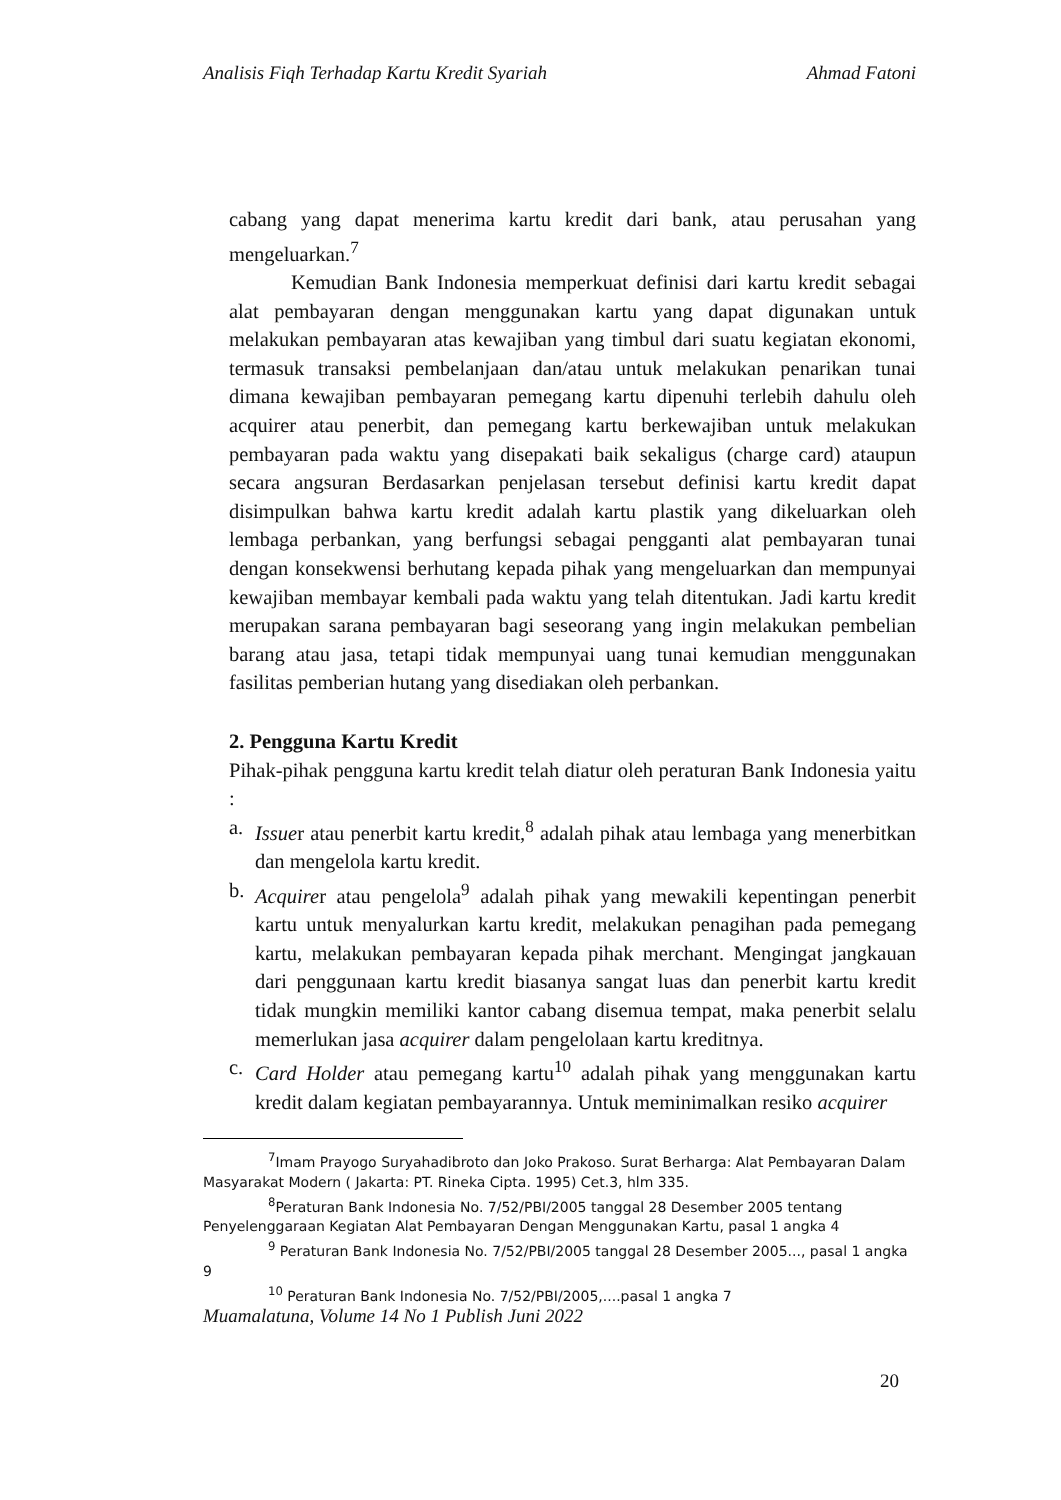Analisis Fiqh Terhadap Kartu Kredit Syariah Ahmad Fatoni
cabang yang dapat menerima kartu kredit dari bank, atau perusahan yang mengeluarkan.<sup>7</sup>
Kemudian Bank Indonesia memperkuat definisi dari kartu kredit sebagai alat pembayaran dengan menggunakan kartu yang dapat digunakan untuk melakukan pembayaran atas kewajiban yang timbul dari suatu kegiatan ekonomi, termasuk transaksi pembelanjaan dan/atau untuk melakukan penarikan tunai dimana kewajiban pembayaran pemegang kartu dipenuhi terlebih dahulu oleh acquirer atau penerbit, dan pemegang kartu berkewajiban untuk melakukan pembayaran pada waktu yang disepakati baik sekaligus (charge card) ataupun secara angsuran Berdasarkan penjelasan tersebut definisi kartu kredit dapat disimpulkan bahwa kartu kredit adalah kartu plastik yang dikeluarkan oleh lembaga perbankan, yang berfungsi sebagai pengganti alat pembayaran tunai dengan konsekwensi berhutang kepada pihak yang mengeluarkan dan mempunyai kewajiban membayar kembali pada waktu yang telah ditentukan. Jadi kartu kredit merupakan sarana pembayaran bagi seseorang yang ingin melakukan pembelian barang atau jasa, tetapi tidak mempunyai uang tunai kemudian menggunakan fasilitas pemberian hutang yang disediakan oleh perbankan.
2. Pengguna Kartu Kredit
Pihak-pihak pengguna kartu kredit telah diatur oleh peraturan Bank Indonesia yaitu :
a. Issuer atau penerbit kartu kredit,<sup>8</sup> adalah pihak atau lembaga yang menerbitkan dan mengelola kartu kredit.
b. Acquirer atau pengelola<sup>9</sup> adalah pihak yang mewakili kepentingan penerbit kartu untuk menyalurkan kartu kredit, melakukan penagihan pada pemegang kartu, melakukan pembayaran kepada pihak merchant. Mengingat jangkauan dari penggunaan kartu kredit biasanya sangat luas dan penerbit kartu kredit tidak mungkin memiliki kantor cabang disemua tempat, maka penerbit selalu memerlukan jasa acquirer dalam pengelolaan kartu kreditnya.
c. Card Holder atau pemegang kartu<sup>10</sup> adalah pihak yang menggunakan kartu kredit dalam kegiatan pembayarannya. Untuk meminimalkan resiko acquirer
<sup>7</sup> Imam Prayogo Suryahadibroto dan Joko Prakoso. Surat Berharga: Alat Pembayaran Dalam Masyarakat Modern ( Jakarta: PT. Rineka Cipta. 1995) Cet.3, hlm 335.
<sup>8</sup> Peraturan Bank Indonesia No. 7/52/PBI/2005 tanggal 28 Desember 2005 tentang Penyelenggaraan Kegiatan Alat Pembayaran Dengan Menggunakan Kartu, pasal 1 angka 4
<sup>9</sup> Peraturan Bank Indonesia No. 7/52/PBI/2005 tanggal 28 Desember 2005..., pasal 1 angka 9
<sup>10</sup> Peraturan Bank Indonesia No. 7/52/PBI/2005,....pasal 1 angka 7
Muamalatuna, Volume 14 No 1 Publish Juni 2022
20